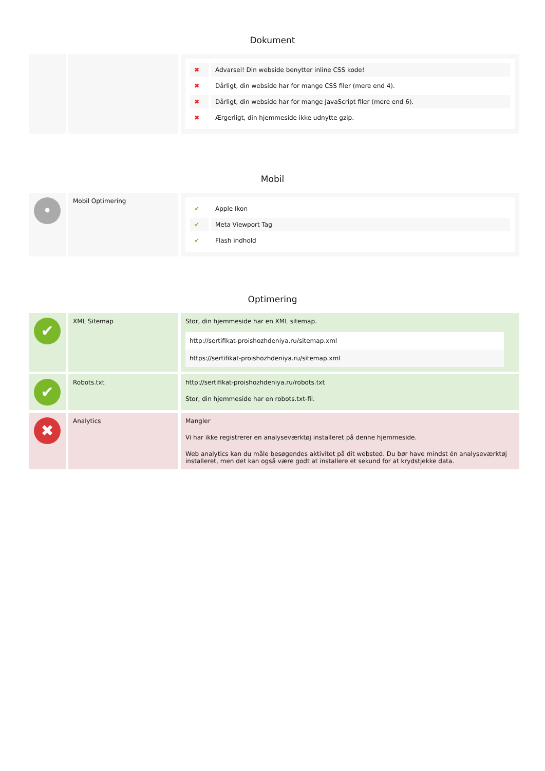Dokument
| | | / ✖ / Advarsel! Din webside benytter inline CSS kode! / / ✖ / Dårligt, din webside har for mange CSS filer (mere end 4). / / ✖ / Dårligt, din webside har for mange JavaScript filer (mere end 6). / / ✖ / Ærgerligt, din hjemmeside ikke udnytte gzip. / |
Mobil
| • | Mobil Optimering | / ✔ / Apple Ikon / / ✔ / Meta Viewport Tag / / ✔ / Flash indhold / |
Optimering
| ✔ | XML Sitemap | Stor, din hjemmeside har en XML sitemap. / http://sertifikat-proishozhdeniya.ru/sitemap.xml / / https://sertifikat-proishozhdeniya.ru/sitemap.xml / |
| ✔ | Robots.txt | http://sertifikat-proishozhdeniya.ru/robots.txt Stor, din hjemmeside har en robots.txt-fil. |
| ✖ | Analytics | Mangler Vi har ikke registrerer en analyseværktøj installeret på denne hjemmeside. Web analytics kan du måle besøgendes aktivitet på dit websted. Du bør have mindst én analyseværktøj installeret, men det kan også være godt at installere et sekund for at krydstjekke data. |